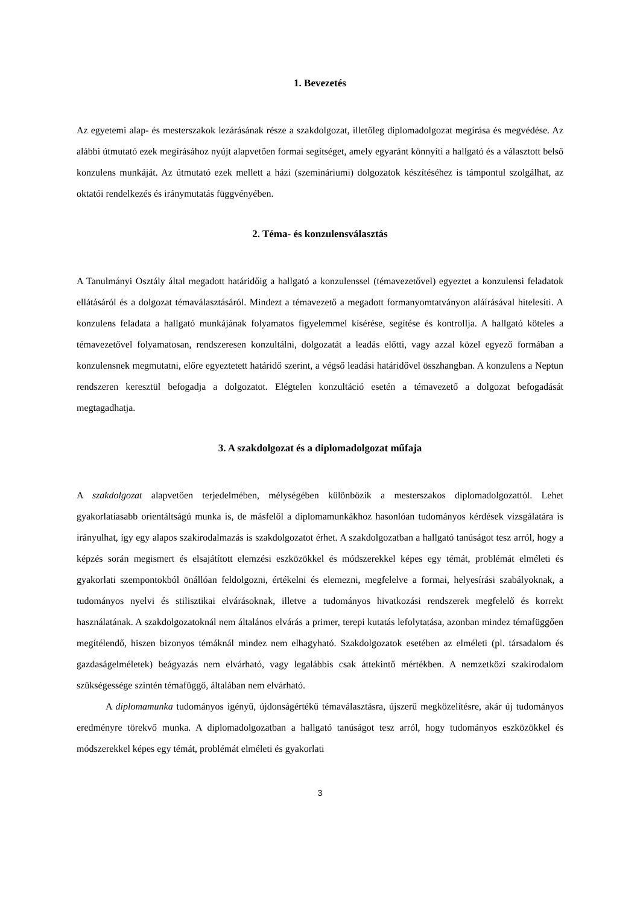1. Bevezetés
Az egyetemi alap- és mesterszakok lezárásának része a szakdolgozat, illetőleg diplomadolgozat megírása és megvédése. Az alábbi útmutató ezek megírásához nyújt alapvetően formai segítséget, amely egyaránt könnyíti a hallgató és a választott belső konzulens munkáját. Az útmutató ezek mellett a házi (szemináriumi) dolgozatok készítéséhez is támpontul szolgálhat, az oktatói rendelkezés és iránymutatás függvényében.
2. Téma- és konzulensválasztás
A Tanulmányi Osztály által megadott határidőig a hallgató a konzulenssel (témavezetővel) egyeztet a konzulensi feladatok ellátásáról és a dolgozat témaválasztásáról. Mindezt a témavezető a megadott formanyomtatványon aláírásával hitelesíti. A konzulens feladata a hallgató munkájának folyamatos figyelemmel kísérése, segítése és kontrollja. A hallgató köteles a témavezetővel folyamatosan, rendszeresen konzultálni, dolgozatát a leadás előtti, vagy azzal közel egyező formában a konzulensnek megmutatni, előre egyeztetett határidő szerint, a végső leadási határidővel összhangban. A konzulens a Neptun rendszeren keresztül befogadja a dolgozatot. Elégtelen konzultáció esetén a témavezető a dolgozat befogadását megtagadhatja.
3. A szakdolgozat és a diplomadolgozat műfaja
A szakdolgozat alapvetően terjedelmében, mélységében különbözik a mesterszakos diplomadolgozattól. Lehet gyakorlatiasabb orientáltságú munka is, de másfelől a diplomamunkákhoz hasonlóan tudományos kérdések vizsgálatára is irányulhat, így egy alapos szakirodalmazás is szakdolgozatot érhet. A szakdolgozatban a hallgató tanúságot tesz arról, hogy a képzés során megismert és elsajátított elemzési eszközökkel és módszerekkel képes egy témát, problémát elméleti és gyakorlati szempontokból önállóan feldolgozni, értékelni és elemezni, megfelelve a formai, helyesírási szabályoknak, a tudományos nyelvi és stilisztikai elvárásoknak, illetve a tudományos hivatkozási rendszerek megfelelő és korrekt használatának. A szakdolgozatoknál nem általános elvárás a primer, terepi kutatás lefolytatása, azonban mindez témafüggően megítélendő, hiszen bizonyos témáknál mindez nem elhagyható. Szakdolgozatok esetében az elméleti (pl. társadalom és gazdaságelméletek) beágyazás nem elvárható, vagy legalábbis csak áttekintő mértékben. A nemzetközi szakirodalom szükségessége szintén témafüggő, általában nem elvárható.
A diplomamunka tudományos igényű, újdonságértékű témaválasztásra, újszerű megközelítésre, akár új tudományos eredményre törekvő munka. A diplomadolgozatban a hallgató tanúságot tesz arról, hogy tudományos eszközökkel és módszerekkel képes egy témát, problémát elméleti és gyakorlati
3